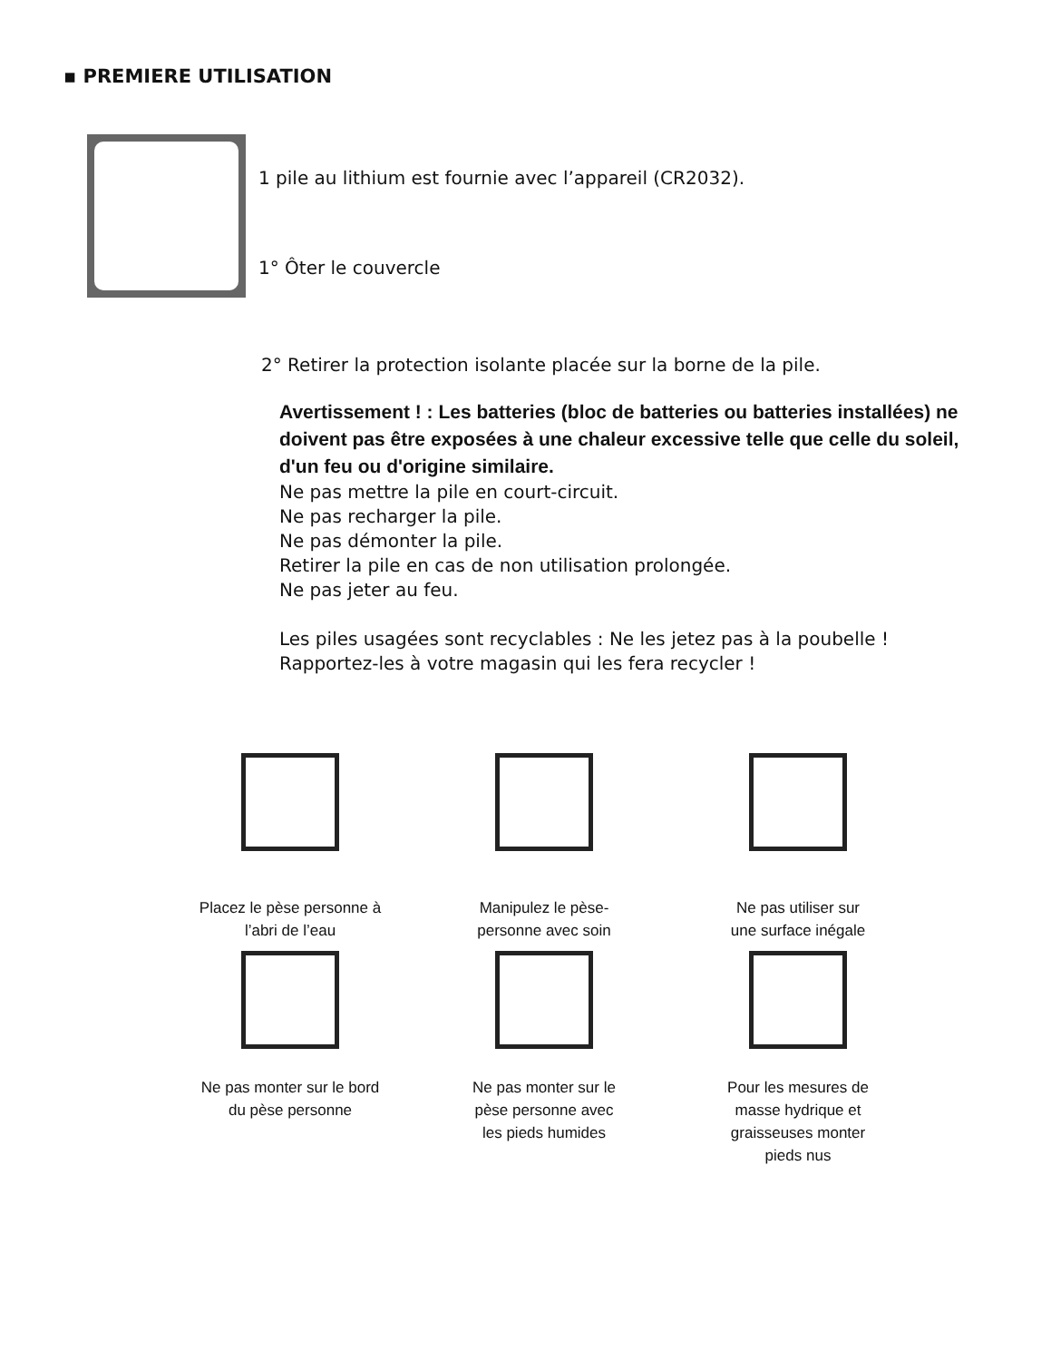▪ PREMIERE UTILISATION
1 pile au lithium est fournie avec l’appareil (CR2032).
1° Ôter le couvercle
2° Retirer la protection isolante placée sur la borne de la pile.
Avertissement ! : Les batteries (bloc de batteries ou batteries installées) ne doivent pas être exposées à une chaleur excessive telle que celle du soleil, d'un feu ou d'origine similaire.
Ne pas mettre la pile en court-circuit.
Ne pas recharger la pile.
Ne pas démonter la pile.
Retirer la pile en cas de non utilisation prolongée.
Ne pas jeter au feu.
Les piles usagées sont recyclables : Ne les jetez pas à la poubelle !
Rapportez-les à votre magasin qui les fera recycler !
Placez le pèse personne à
l’abri de l’eau
Manipulez le pèse-
personne avec soin
Ne pas utiliser sur
une surface inégale
Ne pas monter sur le bord
du pèse personne
Ne pas monter sur le
pèse personne avec
les pieds humides
Pour les mesures de
masse hydrique et
graisseuses monter
pieds nus